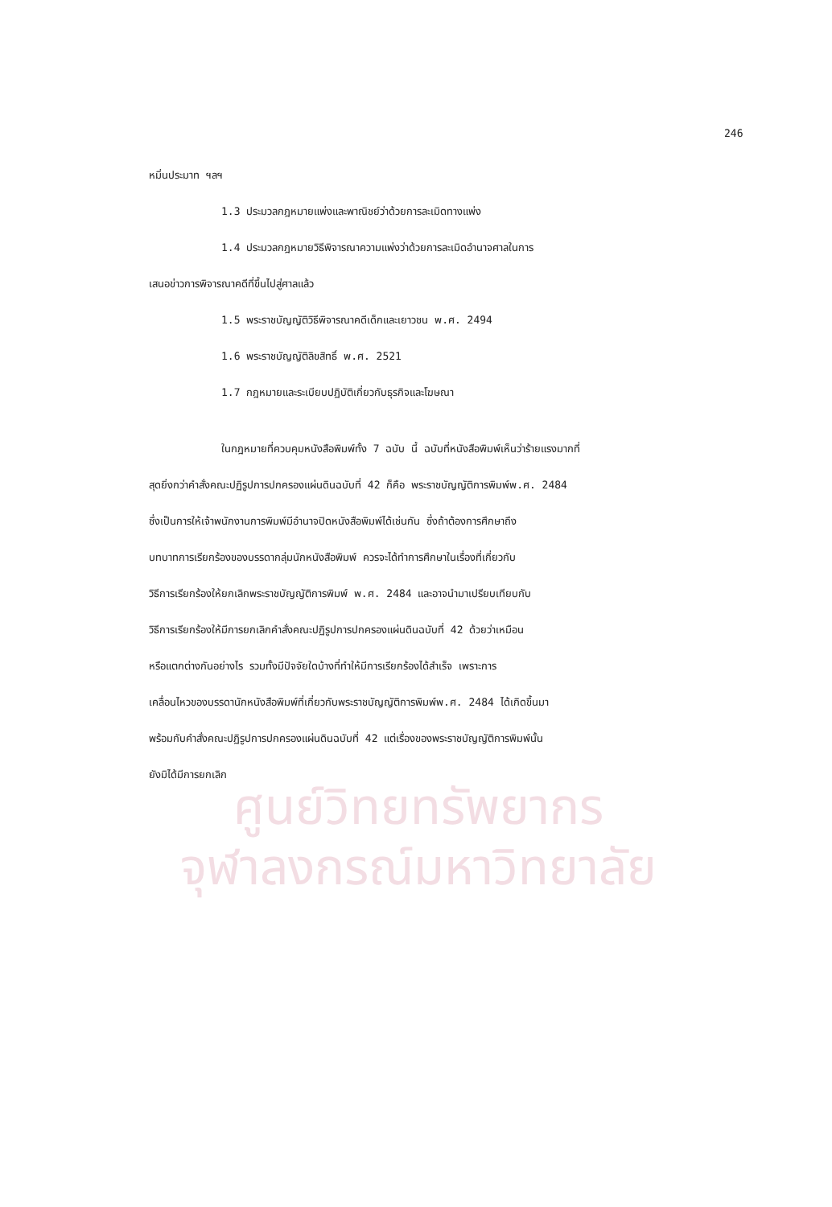ศูนย์วิทยทรัพยากร
จุฬาลงกรณ์มหาวิทยาลัย
246
หมิ่นประมาท ฯลฯ
1.3 ประมวลกฎหมายแพ่งและพาณิชย์ว่าด้วยการละเมิดทางแพ่ง
1.4 ประมวลกฎหมายวิธีพิจารณาความแพ่งว่าด้วยการละเมิดอำนาจศาลในการ
เสนอข่าวการพิจารณาคดีที่ขึ้นไปสู่ศาลแล้ว
1.5 พระราชบัญญัติวิธีพิจารณาคดีเด็กและเยาวชน พ.ศ. 2494
1.6 พระราชบัญญัติลิขสิทธิ์ พ.ศ. 2521
1.7 กฎหมายและระเบียบปฏิบัติเกี่ยวกับธุรกิจและโฆษณา
ในกฎหมายที่ควบคุมหนังสือพิมพ์ทั้ง 7 ฉบับ นี้ ฉบับที่หนังสือพิมพ์เห็นว่าร้ายแรงมากที่
สุดยิ่งกว่าคำสั่งคณะปฏิรูปการปกครองแผ่นดินฉบับที่ 42 ก็คือ พระราชบัญญัติการพิมพ์พ.ศ. 2484
ซึ่งเป็นการให้เจ้าพนักงานการพิมพ์มีอำนาจปิดหนังสือพิมพ์ได้เช่นกัน ซึ่งถ้าต้องการศึกษาถึง
บทบาทการเรียกร้องของบรรดากลุ่มนักหนังสือพิมพ์ ควรจะได้ทำการศึกษาในเรื่องที่เกี่ยวกับ
วิธีการเรียกร้องให้ยกเลิกพระราชบัญญัติการพิมพ์ พ.ศ. 2484 และอาจนำมาเปรียบเทียบกับ
วิธีการเรียกร้องให้มีการยกเลิกคำสั่งคณะปฏิรูปการปกครองแผ่นดินฉบับที่ 42 ด้วยว่าเหมือน
หรือแตกต่างกันอย่างไร รวมทั้งมีปัจจัยใดบ้างที่ทำให้มีการเรียกร้องได้สำเร็จ เพราะการ
เคลื่อนไหวของบรรดานักหนังสือพิมพ์ที่เกี่ยวกับพระราชบัญญัติการพิมพ์พ.ศ. 2484 ได้เกิดขึ้นมา
พร้อมกับคำสั่งคณะปฏิรูปการปกครองแผ่นดินฉบับที่ 42 แต่เรื่องของพระราชบัญญัติการพิมพ์นั้น
ยังมิได้มีการยกเลิก